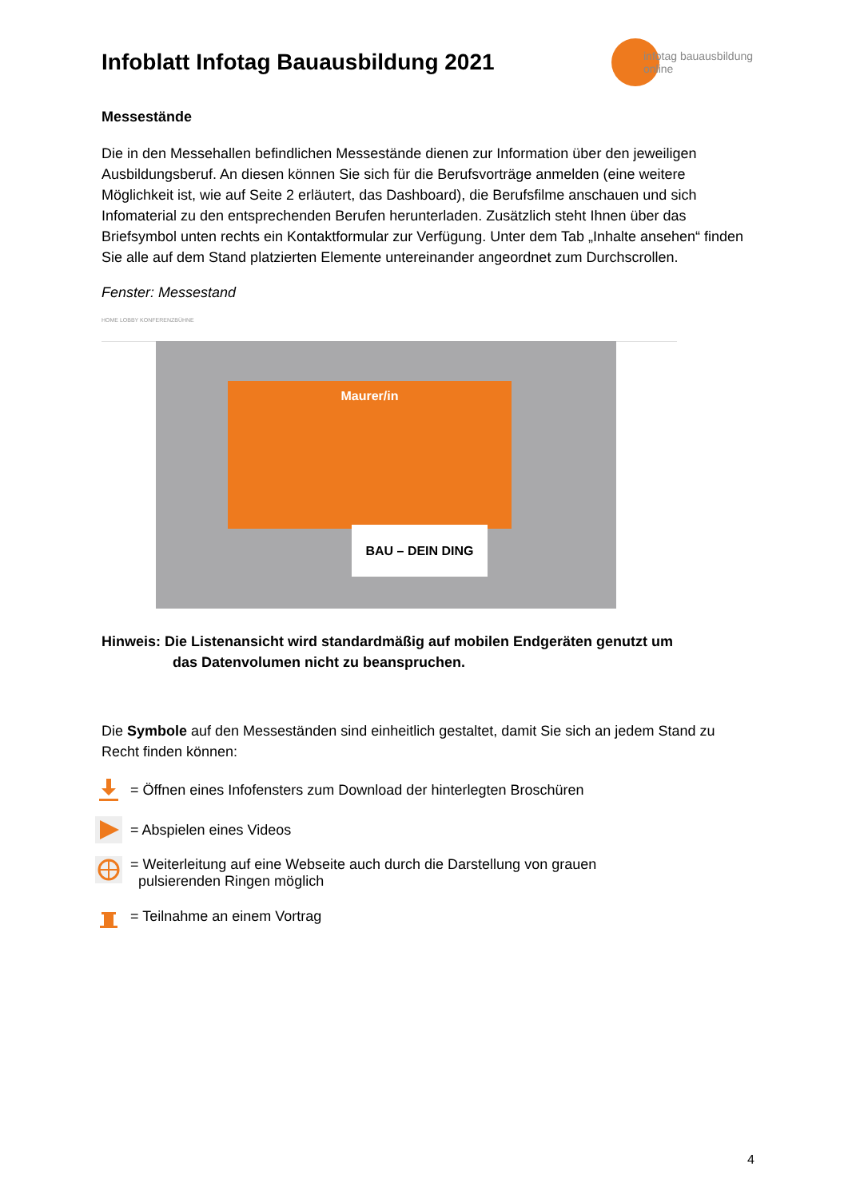Infoblatt Infotag Bauausbildung 2021
infotag bauausbildung
online
Messestände
Die in den Messehallen befindlichen Messestände dienen zur Information über den jeweiligen Ausbildungsberuf. An diesen können Sie sich für die Berufsvorträge anmelden (eine weitere Möglichkeit ist, wie auf Seite 2 erläutert, das Dashboard), die Berufsfilme anschauen und sich Infomaterial zu den entsprechenden Berufen herunterladen. Zusätzlich steht Ihnen über das Briefsymbol unten rechts ein Kontaktformular zur Verfügung. Unter dem Tab „Inhalte ansehen“ finden Sie alle auf dem Stand platzierten Elemente untereinander angeordnet zum Durchscrollen.
Fenster: Messestand
HOME LOBBY KONFERENZBÜHNE
Maurer/in
BAU – DEIN DING
Hinweis: Die Listenansicht wird standardmäßig auf mobilen Endgeräten genutzt um
das Datenvolumen nicht zu beanspruchen.
Die Symbole auf den Messeständen sind einheitlich gestaltet, damit Sie sich an jedem Stand zu Recht finden können:
= Öffnen eines Infofensters zum Download der hinterlegten Broschüren
= Abspielen eines Videos
= Weiterleitung auf eine Webseite auch durch die Darstellung von grauen
pulsierenden Ringen möglich
= Teilnahme an einem Vortrag
4